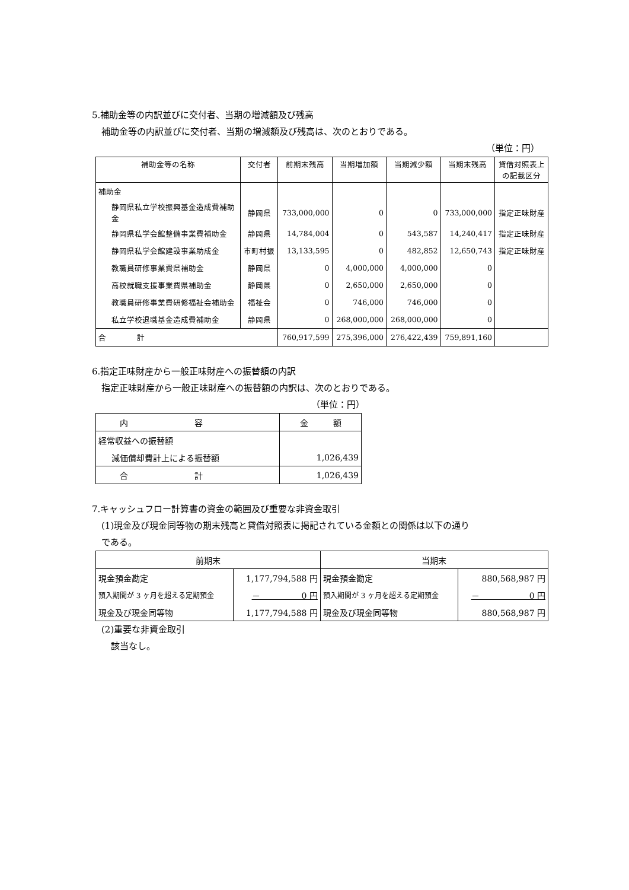5.補助金等の内訳並びに交付者、当期の増減額及び残高
補助金等の内訳並びに交付者、当期の増減額及び残高は、次のとおりである。
（単位：円）
| 補助金等の名称 | 交付者 | 前期末残高 | 当期増加額 | 当期減少額 | 当期末残高 | 貸借対照表上 の記載区分 |
| --- | --- | --- | --- | --- | --- | --- |
| 補助金 | | | | | | |
| 静岡県私立学校振興基金造成費補助金 | 静岡県 | 733,000,000 | 0 | 0 | 733,000,000 | 指定正味財産 |
| 静岡県私学会館整備事業費補助金 | 静岡県 | 14,784,004 | 0 | 543,587 | 14,240,417 | 指定正味財産 |
| 静岡県私学会館建設事業助成金 | 市町村振 | 13,133,595 | 0 | 482,852 | 12,650,743 | 指定正味財産 |
| 教職員研修事業費県補助金 | 静岡県 | 0 | 4,000,000 | 4,000,000 | 0 | |
| 高校就職支援事業費県補助金 | 静岡県 | 0 | 2,650,000 | 2,650,000 | 0 | |
| 教職員研修事業費研修福祉会補助金 | 福祉会 | 0 | 746,000 | 746,000 | 0 | |
| 私立学校退職基金造成費補助金 | 静岡県 | 0 | 268,000,000 | 268,000,000 | 0 | |
| 合 計 | | 760,917,599 | 275,396,000 | 276,422,439 | 759,891,160 | |
6.指定正味財産から一般正味財産への振替額の内訳
指定正味財産から一般正味財産への振替額の内訳は、次のとおりである。
（単位：円）
| 内 容 | 金 額 |
| 経常収益への振替額 | |
| 減価償却費計上による振替額 | 1,026,439 |
| 合 計 | 1,026,439 |
7.キャッシュフロー計算書の資金の範囲及び重要な非資金取引
(1)現金及び現金同等物の期末残高と貸借対照表に掲記されている金額との関係は以下の通り
である。
| 前期末 | | 当期末 | |
| 現金預金勘定 | 1,177,794,588 円 | 現金預金勘定 | 880,568,987 円 |
| 預入期間が 3 ヶ月を超える定期預金 | － 0 円 | 預入期間が 3 ヶ月を超える定期預金 | － 0 円 |
| 現金及び現金同等物 | 1,177,794,588 円 | 現金及び現金同等物 | 880,568,987 円 |
(2)重要な非資金取引
該当なし。